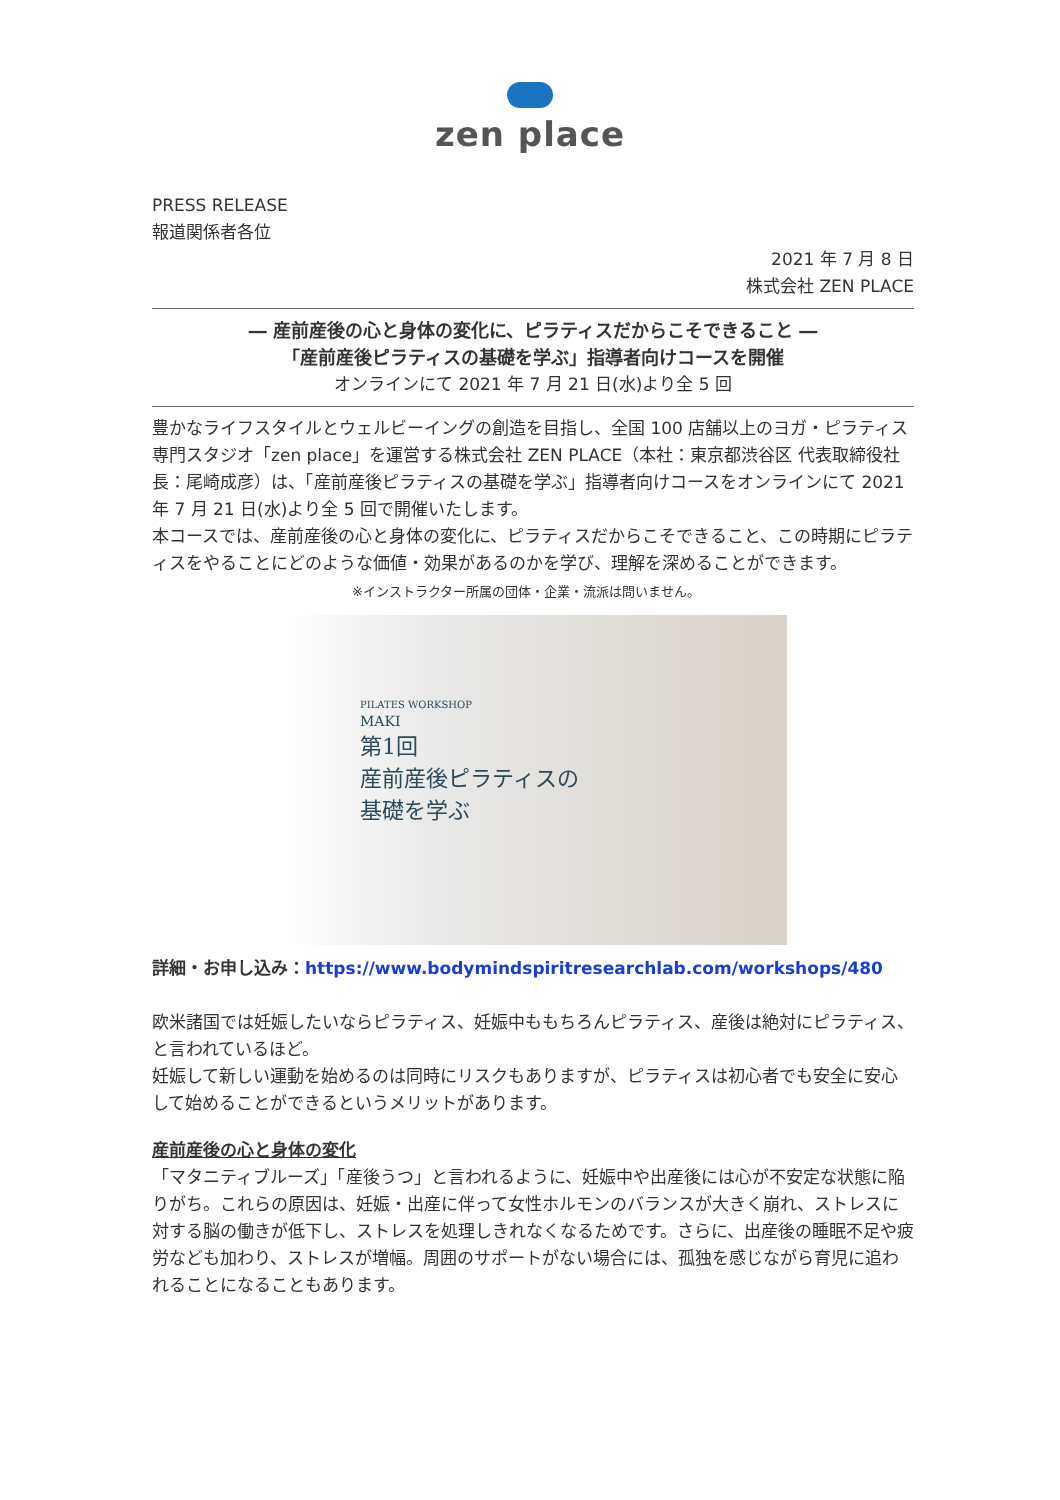zen place
PRESS RELEASE
報道関係者各位
2021 年 7 月 8 日
株式会社 ZEN PLACE
― 産前産後の心と身体の変化に、ピラティスだからこそできること ―
「産前産後ピラティスの基礎を学ぶ」指導者向けコースを開催
オンラインにて 2021 年 7 月 21 日(水)より全 5 回
豊かなライフスタイルとウェルビーイングの創造を目指し、全国 100 店舗以上のヨガ・ピラティス専門スタジオ「zen place」を運営する株式会社 ZEN PLACE（本社：東京都渋谷区 代表取締役社長：尾崎成彦）は、「産前産後ピラティスの基礎を学ぶ」指導者向けコースをオンラインにて 2021 年 7 月 21 日(水)より全 5 回で開催いたします。
本コースでは、産前産後の心と身体の変化に、ピラティスだからこそできること、この時期にピラティスをやることにどのような価値・効果があるのかを学び、理解を深めることができます。 ※インストラクター所属の団体・企業・流派は問いません。
PILATES WORKSHOP
MAKI
第1回
産前産後ピラティスの
基礎を学ぶ
詳細・お申し込み：https://www.bodymindspiritresearchlab.com/workshops/480
欧米諸国では妊娠したいならピラティス、妊娠中ももちろんピラティス、産後は絶対にピラティス、と言われているほど。
妊娠して新しい運動を始めるのは同時にリスクもありますが、ピラティスは初心者でも安全に安心して始めることができるというメリットがあります。
産前産後の心と身体の変化
「マタニティブルーズ」「産後うつ」と言われるように、妊娠中や出産後には心が不安定な状態に陥りがち。これらの原因は、妊娠・出産に伴って女性ホルモンのバランスが大きく崩れ、ストレスに対する脳の働きが低下し、ストレスを処理しきれなくなるためです。さらに、出産後の睡眠不足や疲労なども加わり、ストレスが増幅。周囲のサポートがない場合には、孤独を感じながら育児に追われることになることもあります。